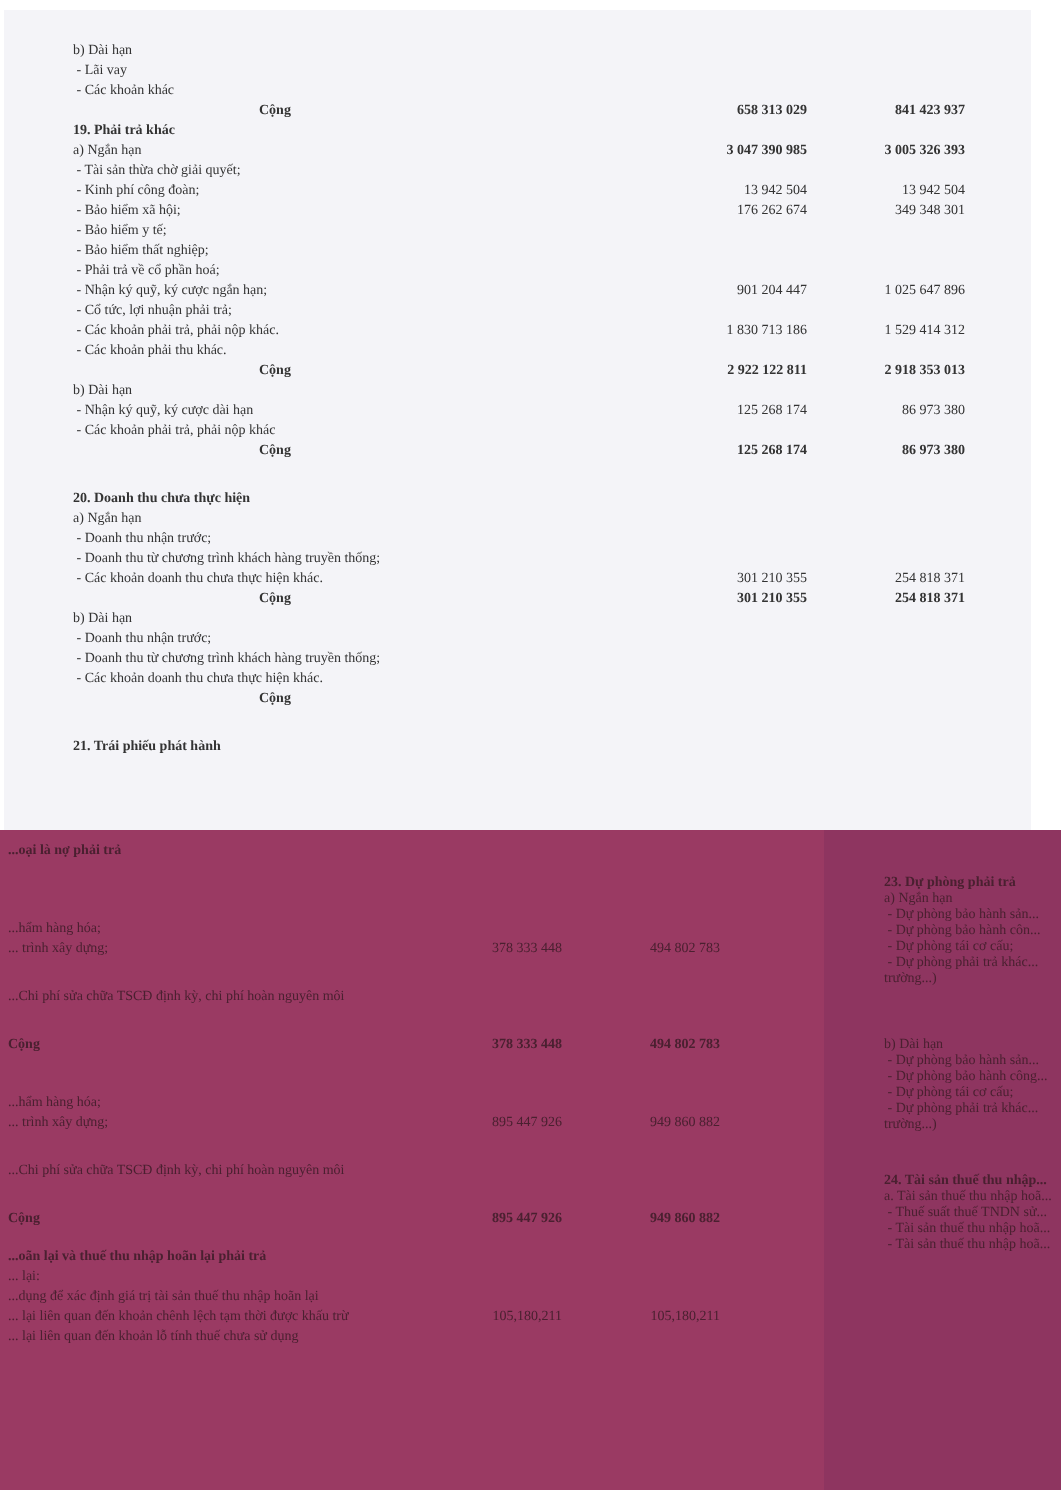| b) Dài hạn | | |
| - Lãi vay | | |
| - Các khoản khác | | |
| Cộng | 658 313 029 | 841 423 937 |
| 19. Phải trả khác | | |
| a) Ngắn hạn | 3 047 390 985 | 3 005 326 393 |
| - Tài sản thừa chờ giải quyết; | | |
| - Kinh phí công đoàn; | 13 942 504 | 13 942 504 |
| - Bảo hiểm xã hội; | 176 262 674 | 349 348 301 |
| - Bảo hiểm y tế; | | |
| - Bảo hiểm thất nghiệp; | | |
| - Phải trả về cổ phần hoá; | | |
| - Nhận ký quỹ, ký cược ngắn hạn; | 901 204 447 | 1 025 647 896 |
| - Cổ tức, lợi nhuận phải trả; | | |
| - Các khoản phải trả, phải nộp khác. | 1 830 713 186 | 1 529 414 312 |
| - Các khoản phải thu khác. | | |
| Cộng | 2 922 122 811 | 2 918 353 013 |
| b) Dài hạn | | |
| - Nhận ký quỹ, ký cược dài hạn | 125 268 174 | 86 973 380 |
| - Các khoản phải trả, phải nộp khác | | |
| Cộng | 125 268 174 | 86 973 380 |
| 20. Doanh thu chưa thực hiện | | |
| a) Ngắn hạn | | |
| - Doanh thu nhận trước; | | |
| - Doanh thu từ chương trình khách hàng truyền thống; | | |
| - Các khoản doanh thu chưa thực hiện khác. | 301 210 355 | 254 818 371 |
| Cộng | 301 210 355 | 254 818 371 |
| b) Dài hạn | | |
| - Doanh thu nhận trước; | | |
| - Doanh thu từ chương trình khách hàng truyền thống; | | |
| - Các khoản doanh thu chưa thực hiện khác. | | |
| Cộng | | |
| 21. Trái phiếu phát hành | | |
| ...oại là nợ phải trả | | |
| ...hẩm hàng hóa; | | |
| ... trình xây dựng; | 378 333 448 | 494 802 783 |
| ...Chi phí sửa chữa TSCĐ định kỳ, chi phí hoàn nguyên môi | | |
| Cộng | 378 333 448 | 494 802 783 |
| ...hẩm hàng hóa; | | |
| ... trình xây dựng; | 895 447 926 | 949 860 882 |
| ...Chi phí sửa chữa TSCĐ định kỳ, chi phí hoàn nguyên môi | | |
| Cộng | 895 447 926 | 949 860 882 |
| ...oãn lại và thuế thu nhập hoãn lại phải trả | | |
| ... lại: | | |
| ...dụng để xác định giá trị tài sản thuế thu nhập hoãn lại | | |
| ... lại liên quan đến khoản chênh lệch tạm thời được khấu trừ | 105,180,211 | 105,180,211 |
| ... lại liên quan đến khoản lỗ tính thuế chưa sử dụng | | |
23. Dự phòng phải trả
a) Ngắn hạn
- Dự phòng bảo hành sản...
- Dự phòng bảo hành côn...
- Dự phòng tái cơ cấu;
- Dự phòng phải trả khác...
trường...)
b) Dài hạn
- Dự phòng bảo hành sản...
- Dự phòng bảo hành công...
- Dự phòng tái cơ cấu;
- Dự phòng phải trả khác...
trường...)
24. Tài sản thuế thu nhập...
a. Tài sản thuế thu nhập hoã...
- Thuế suất thuế TNDN sử...
- Tài sản thuế thu nhập hoã...
- Tài sản thuế thu nhập hoã...